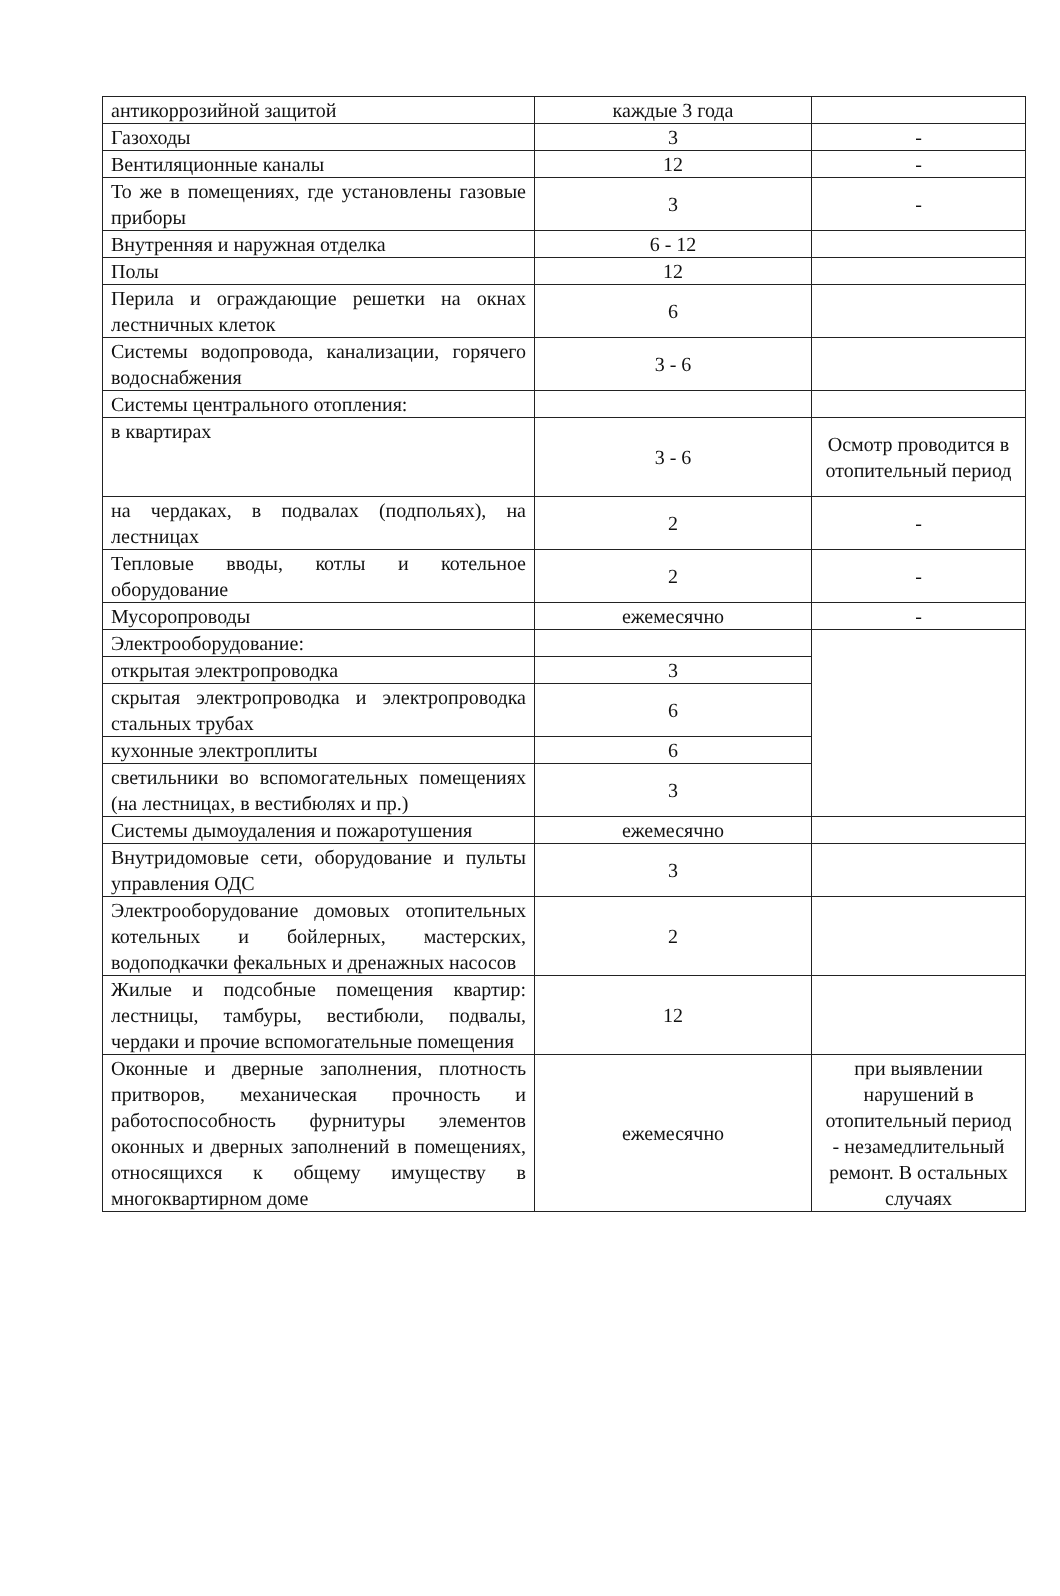| антикоррозийной защитой | каждые 3 года | |
| Газоходы | 3 | - |
| Вентиляционные каналы | 12 | - |
| То же в помещениях, где установлены газовые приборы | 3 | - |
| Внутренняя и наружная отделка | 6 - 12 | |
| Полы | 12 | |
| Перила и ограждающие решетки на окнах лестничных клеток | 6 | |
| Системы водопровода, канализации, горячего водоснабжения | 3 - 6 | |
| Системы центрального отопления: | | |
| в квартирах | 3 - 6 | Осмотр проводится в отопительный период |
| на чердаках, в подвалах (подпольях), на лестницах | 2 | - |
| Тепловые вводы, котлы и котельное оборудование | 2 | - |
| Мусоропроводы | ежемесячно | - |
| Электрооборудование: | | |
| открытая электропроводка | 3 | |
| скрытая электропроводка и электропроводка стальных трубах | 6 | |
| кухонные электроплиты | 6 | |
| светильники во вспомогательных помещениях (на лестницах, в вестибюлях и пр.) | 3 | |
| Системы дымоудаления и пожаротушения | ежемесячно | |
| Внутридомовые сети, оборудование и пульты управления ОДС | 3 | |
| Электрооборудование домовых отопительных котельных и бойлерных, мастерских, водоподкачки фекальных и дренажных насосов | 2 | |
| Жилые и подсобные помещения квартир: лестницы, тамбуры, вестибюли, подвалы, чердаки и прочие вспомогательные помещения | 12 | |
| Оконные и дверные заполнения, плотность притворов, механическая прочность и работоспособность фурнитуры элементов оконных и дверных заполнений в помещениях, относящихся к общему имуществу в многоквартирном доме | ежемесячно | при выявлении нарушений в отопительный период - незамедлительный ремонт. В остальных случаях |